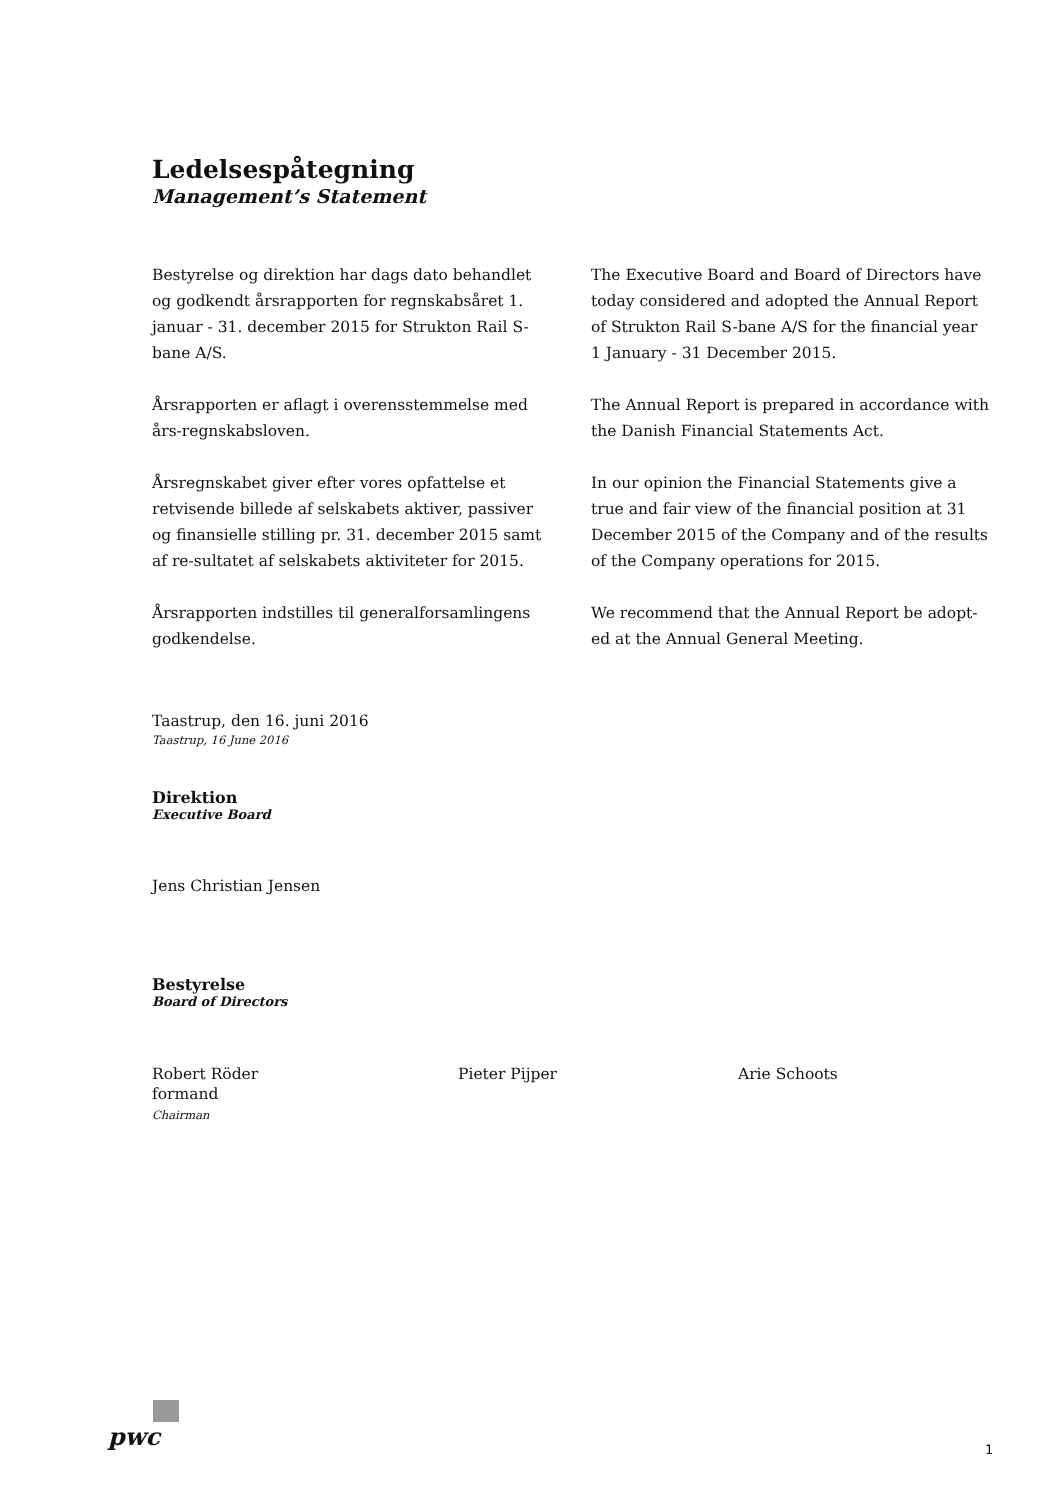Ledelsespåtegning
Management’s Statement
Bestyrelse og direktion har dags dato behandlet og godkendt årsrapporten for regnskabsåret 1. januar - 31. december 2015 for Strukton Rail S-bane A/S.
The Executive Board and Board of Directors have today considered and adopted the Annual Report of Strukton Rail S-bane A/S for the financial year 1 January - 31 December 2015.
Årsrapporten er aflagt i overensstemmelse med års-regnskabsloven.
The Annual Report is prepared in accordance with the Danish Financial Statements Act.
Årsregnskabet giver efter vores opfattelse et retvisende billede af selskabets aktiver, passiver og finansielle stilling pr. 31. december 2015 samt af re-sultatet af selskabets aktiviteter for 2015.
In our opinion the Financial Statements give a true and fair view of the financial position at 31 December 2015 of the Company and of the results of the Company operations for 2015.
Årsrapporten indstilles til generalforsamlingens godkendelse.
We recommend that the Annual Report be adopt-ed at the Annual General Meeting.
Taastrup, den 16. juni 2016
Taastrup, 16 June 2016
Direktion
Executive Board
Jens Christian Jensen
Bestyrelse
Board of Directors
Robert Röder
formand
Chairman
Pieter Pijper Arie Schoots
pwc
1